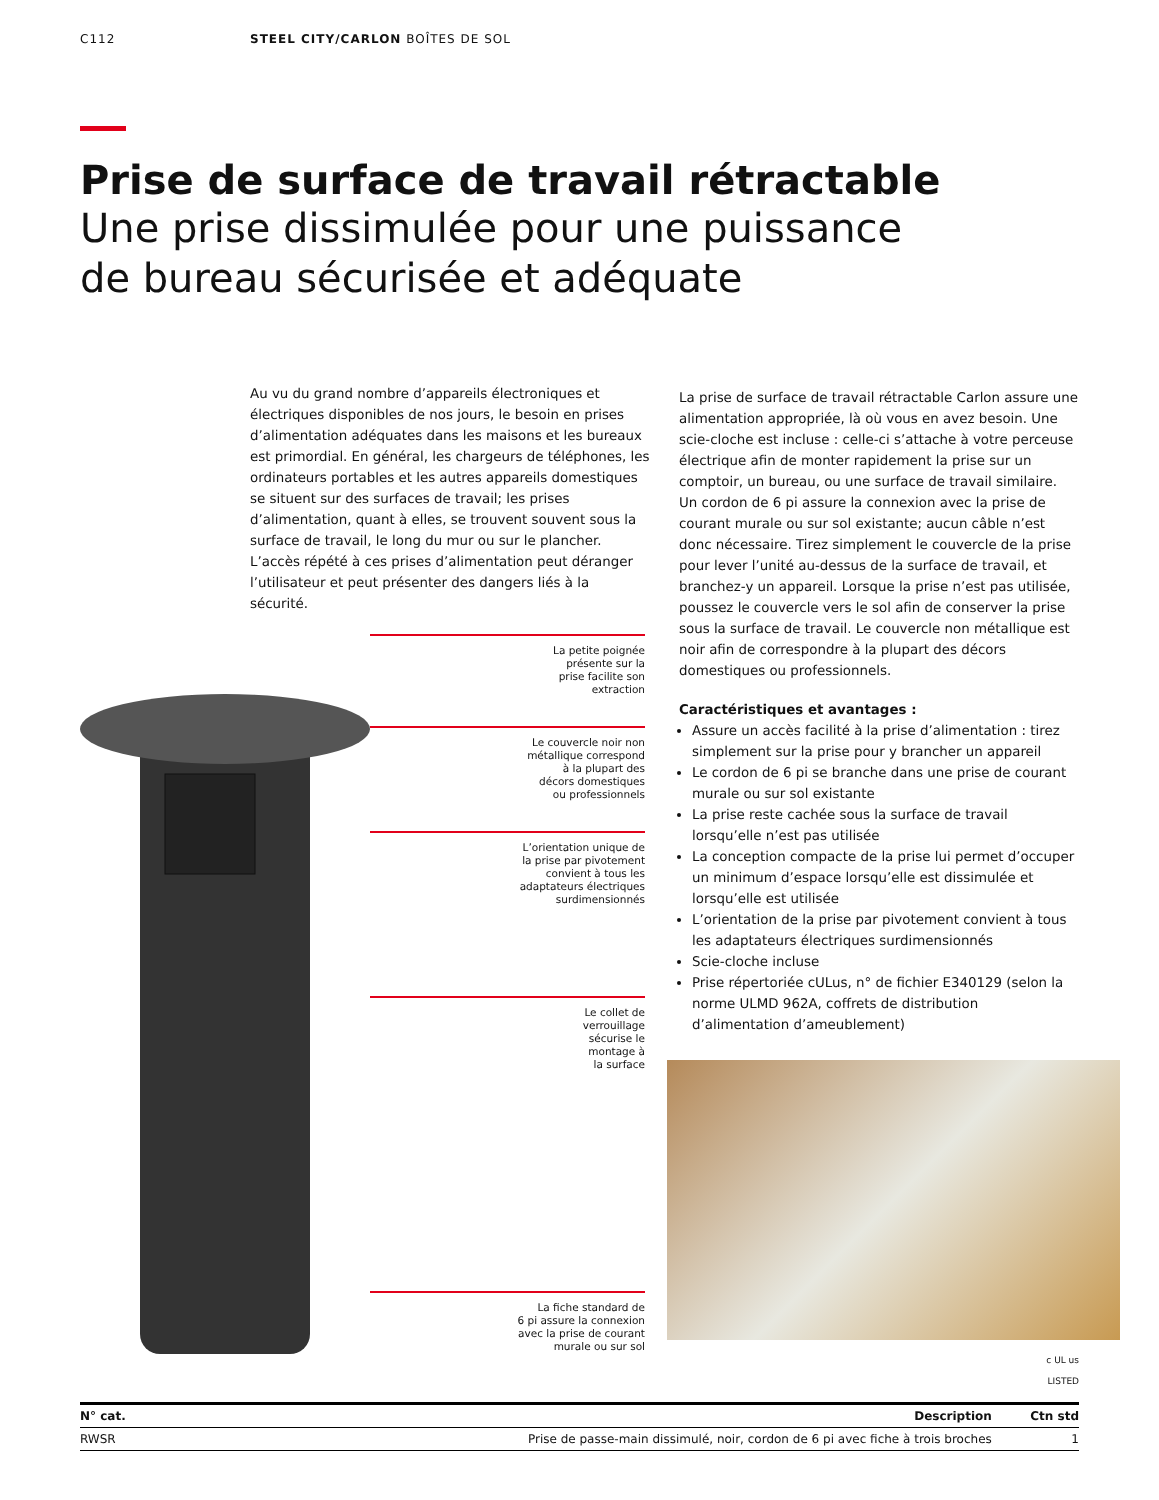C112 STEEL CITY/CARLON BOÎTES DE SOL
Prise de surface de travail rétractable
Une prise dissimulée pour une puissance
de bureau sécurisée et adéquate
Au vu du grand nombre d’appareils électroniques et électriques disponibles de nos jours, le besoin en prises d’alimentation adéquates dans les maisons et les bureaux est primordial. En général, les chargeurs de téléphones, les ordinateurs portables et les autres appareils domestiques se situent sur des surfaces de travail; les prises d’alimentation, quant à elles, se trouvent souvent sous la surface de travail, le long du mur ou sur le plancher. L’accès répété à ces prises d’alimentation peut déranger l’utilisateur et peut présenter des dangers liés à la sécurité.
La petite poignée
présente sur la
prise facilite son
extraction
Le couvercle noir non
métallique correspond
à la plupart des
décors domestiques
ou professionnels
L’orientation unique de
la prise par pivotement
convient à tous les
adaptateurs électriques
surdimensionnés
Le collet de
verrouillage
sécurise le
montage à
la surface
La fiche standard de
6 pi assure la connexion
avec la prise de courant
murale ou sur sol
La prise de surface de travail rétractable Carlon assure une alimentation appropriée, là où vous en avez besoin. Une scie-cloche est incluse : celle-ci s’attache à votre perceuse électrique afin de monter rapidement la prise sur un comptoir, un bureau, ou une surface de travail similaire. Un cordon de 6 pi assure la connexion avec la prise de courant murale ou sur sol existante; aucun câble n’est donc nécessaire. Tirez simplement le couvercle de la prise pour lever l’unité au-dessus de la surface de travail, et branchez-y un appareil. Lorsque la prise n’est pas utilisée, poussez le couvercle vers le sol afin de conserver la prise sous la surface de travail. Le couvercle non métallique est noir afin de correspondre à la plupart des décors domestiques ou professionnels.
Caractéristiques et avantages :
Assure un accès facilité à la prise d’alimentation : tirez simplement sur la prise pour y brancher un appareil
Le cordon de 6 pi se branche dans une prise de courant murale ou sur sol existante
La prise reste cachée sous la surface de travail lorsqu’elle n’est pas utilisée
La conception compacte de la prise lui permet d’occuper un minimum d’espace lorsqu’elle est dissimulée et lorsqu’elle est utilisée
L’orientation de la prise par pivotement convient à tous les adaptateurs électriques surdimensionnés
Scie-cloche incluse
Prise répertoriée cULus, n° de fichier E340129 (selon la norme ULMD 962A, coffrets de distribution d’alimentation d’ameublement)
c UL us
LISTED
| N° cat. | Description | Ctn std |
| --- | --- | --- |
| RWSR | Prise de passe-main dissimulé, noir, cordon de 6 pi avec fiche à trois broches | 1 |